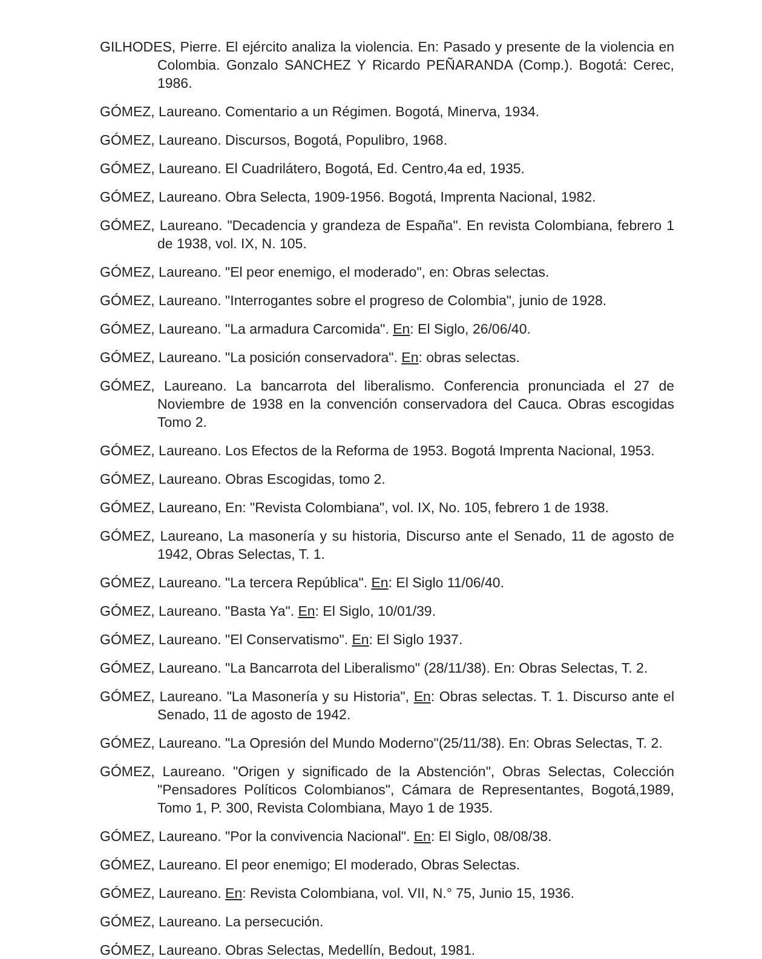GILHODES, Pierre. El ejército analiza la violencia. En: Pasado y presente de la violencia en Colombia. Gonzalo SANCHEZ Y Ricardo PEÑARANDA (Comp.). Bogotá: Cerec, 1986.
GÓMEZ, Laureano. Comentario a un Régimen. Bogotá, Minerva, 1934.
GÓMEZ, Laureano. Discursos, Bogotá, Populibro, 1968.
GÓMEZ, Laureano. El Cuadrilátero, Bogotá, Ed. Centro,4a ed, 1935.
GÓMEZ, Laureano. Obra Selecta, 1909-1956. Bogotá, Imprenta Nacional, 1982.
GÓMEZ, Laureano. "Decadencia y grandeza de España". En revista Colombiana, febrero 1 de 1938, vol. IX, N. 105.
GÓMEZ, Laureano. "El peor enemigo, el moderado", en: Obras selectas.
GÓMEZ, Laureano. "Interrogantes sobre el progreso de Colombia", junio de 1928.
GÓMEZ, Laureano. "La armadura Carcomida". En: El Siglo, 26/06/40.
GÓMEZ, Laureano. "La posición conservadora". En: obras selectas.
GÓMEZ, Laureano. La bancarrota del liberalismo. Conferencia pronunciada el 27 de Noviembre de 1938 en la convención conservadora del Cauca. Obras escogidas Tomo 2.
GÓMEZ, Laureano. Los Efectos de la Reforma de 1953. Bogotá Imprenta Nacional, 1953.
GÓMEZ, Laureano. Obras Escogidas, tomo 2.
GÓMEZ, Laureano, En: "Revista Colombiana", vol. IX, No. 105, febrero 1 de 1938.
GÓMEZ, Laureano, La masonería y su historia, Discurso ante el Senado, 11 de agosto de 1942, Obras Selectas, T. 1.
GÓMEZ, Laureano. "La tercera República". En: El Siglo 11/06/40.
GÓMEZ, Laureano. "Basta Ya". En: El Siglo, 10/01/39.
GÓMEZ, Laureano. "El Conservatismo". En: El Siglo 1937.
GÓMEZ, Laureano. "La Bancarrota del Liberalismo" (28/11/38). En: Obras Selectas, T. 2.
GÓMEZ, Laureano. "La Masonería y su Historia", En: Obras selectas. T. 1. Discurso ante el Senado, 11 de agosto de 1942.
GÓMEZ, Laureano. "La Opresión del Mundo Moderno"(25/11/38). En: Obras Selectas, T. 2.
GÓMEZ, Laureano. "Origen y significado de la Abstención", Obras Selectas, Colección "Pensadores Políticos Colombianos", Cámara de Representantes, Bogotá,1989, Tomo 1, P. 300, Revista Colombiana, Mayo 1 de 1935.
GÓMEZ, Laureano. "Por la convivencia Nacional". En: El Siglo, 08/08/38.
GÓMEZ, Laureano. El peor enemigo; El moderado, Obras Selectas.
GÓMEZ, Laureano. En: Revista Colombiana, vol. VII, N.° 75, Junio 15, 1936.
GÓMEZ, Laureano. La persecución.
GÓMEZ, Laureano. Obras Selectas, Medellín, Bedout, 1981.